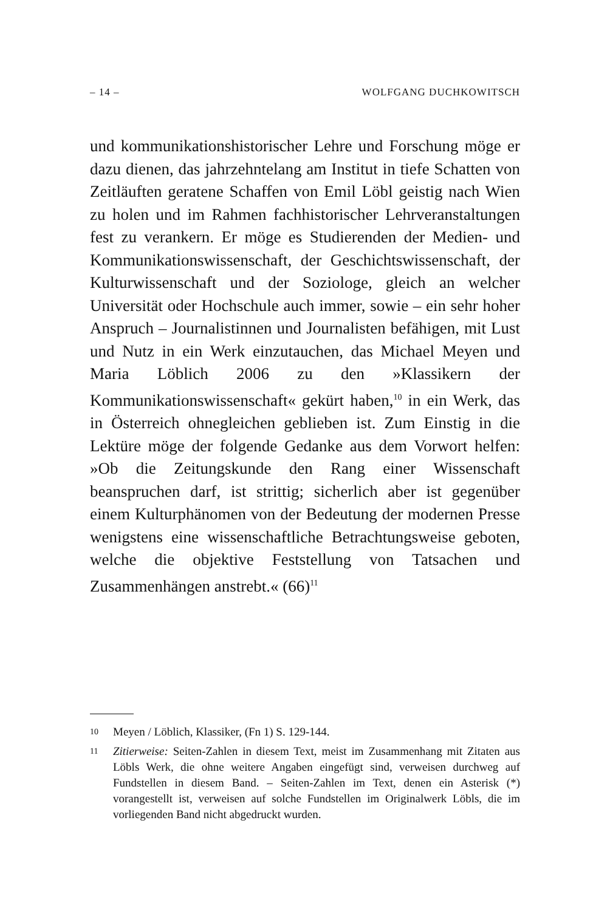– 14 – WOLFGANG DUCHKOWITSCH
und kommunikationshistorischer Lehre und Forschung möge er dazu dienen, das jahrzehntelang am Institut in tiefe Schatten von Zeitläuften geratene Schaffen von Emil Löbl geistig nach Wien zu holen und im Rahmen fachhistorischer Lehrveranstaltungen fest zu verankern. Er möge es Studierenden der Medien- und Kommunikationswissenschaft, der Geschichtswissenschaft, der Kulturwissenschaft und der Soziologe, gleich an welcher Universität oder Hochschule auch immer, sowie – ein sehr hoher Anspruch – Journalistinnen und Journalisten befähigen, mit Lust und Nutz in ein Werk einzutauchen, das Michael Meyen und Maria Löblich 2006 zu den »Klassikern der Kommunikationswissenschaft« gekürt haben,<sup>10</sup> in ein Werk, das in Österreich ohnegleichen geblieben ist. Zum Einstig in die Lektüre möge der folgende Gedanke aus dem Vorwort helfen: »Ob die Zeitungskunde den Rang einer Wissenschaft beanspruchen darf, ist strittig; sicherlich aber ist gegenüber einem Kulturphänomen von der Bedeutung der modernen Presse wenigstens eine wissenschaftliche Betrachtungsweise geboten, welche die objektive Feststellung von Tatsachen und Zusammenhängen anstrebt.« (66)<sup>11</sup>
10 Meyen / Löblich, Klassiker, (Fn 1) S. 129-144.
11 Zitierweise: Seiten-Zahlen in diesem Text, meist im Zusammenhang mit Zitaten aus Löbls Werk, die ohne weitere Angaben eingefügt sind, verweisen durchweg auf Fundstellen in diesem Band. – Seiten-Zahlen im Text, denen ein Asterisk (*) vorangestellt ist, verweisen auf solche Fundstellen im Originalwerk Löbls, die im vorliegenden Band nicht abgedruckt wurden.